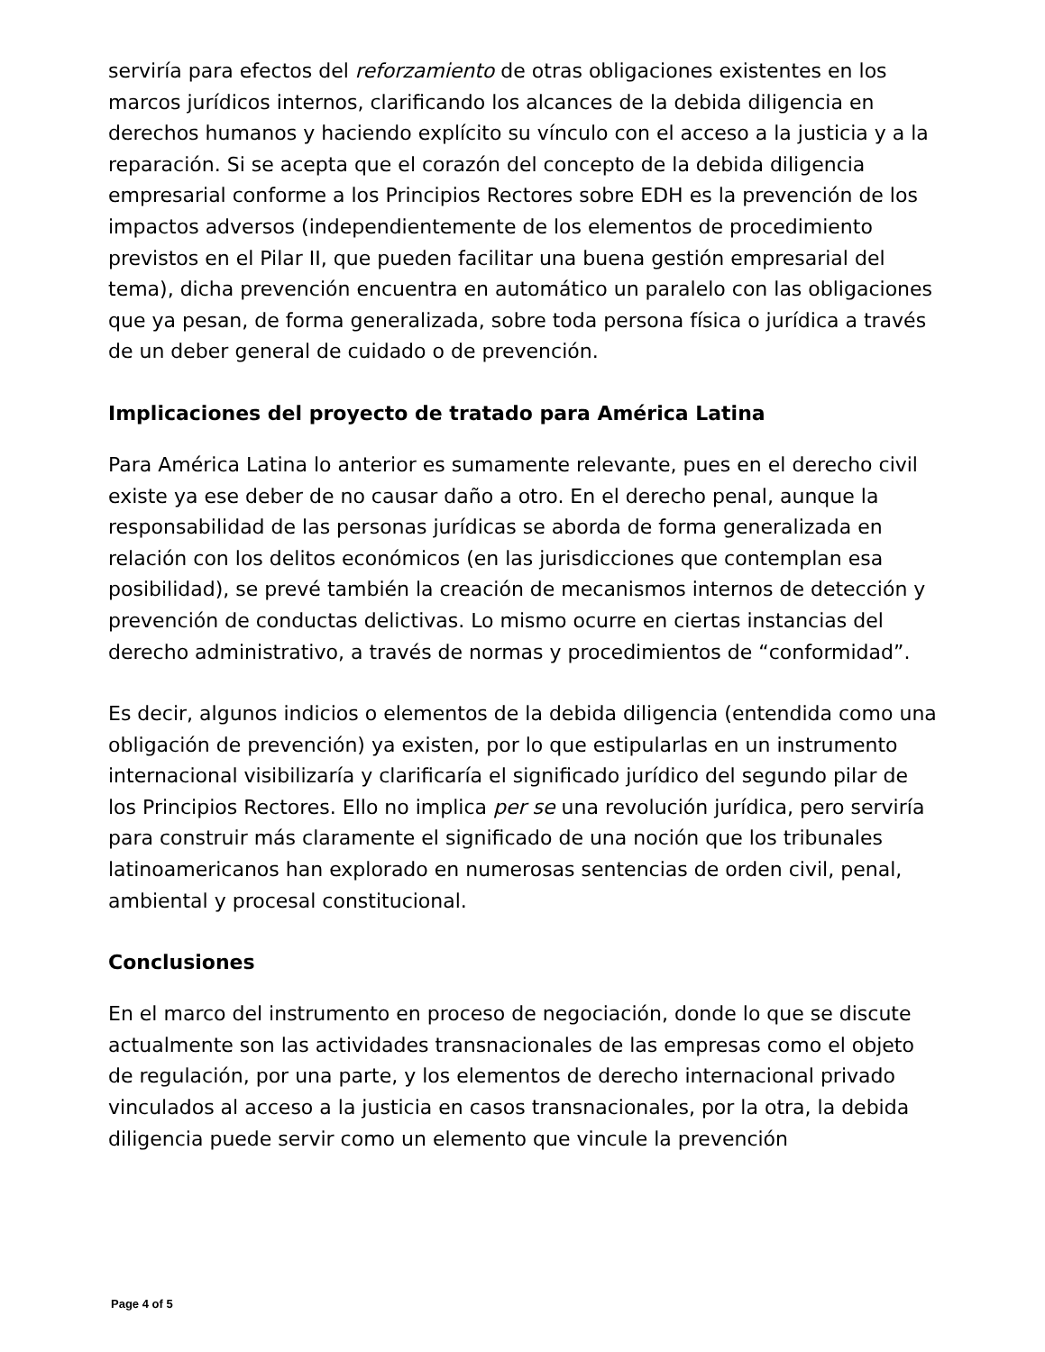serviría para efectos del reforzamiento de otras obligaciones existentes en los marcos jurídicos internos, clarificando los alcances de la debida diligencia en derechos humanos y haciendo explícito su vínculo con el acceso a la justicia y a la reparación. Si se acepta que el corazón del concepto de la debida diligencia empresarial conforme a los Principios Rectores sobre EDH es la prevención de los impactos adversos (independientemente de los elementos de procedimiento previstos en el Pilar II, que pueden facilitar una buena gestión empresarial del tema), dicha prevención encuentra en automático un paralelo con las obligaciones que ya pesan, de forma generalizada, sobre toda persona física o jurídica a través de un deber general de cuidado o de prevención.
Implicaciones del proyecto de tratado para América Latina
Para América Latina lo anterior es sumamente relevante, pues en el derecho civil existe ya ese deber de no causar daño a otro. En el derecho penal, aunque la responsabilidad de las personas jurídicas se aborda de forma generalizada en relación con los delitos económicos (en las jurisdicciones que contemplan esa posibilidad), se prevé también la creación de mecanismos internos de detección y prevención de conductas delictivas. Lo mismo ocurre en ciertas instancias del derecho administrativo, a través de normas y procedimientos de “conformidad”.
Es decir, algunos indicios o elementos de la debida diligencia (entendida como una obligación de prevención) ya existen, por lo que estipularlas en un instrumento internacional visibilizaría y clarificaría el significado jurídico del segundo pilar de los Principios Rectores. Ello no implica per se una revolución jurídica, pero serviría para construir más claramente el significado de una noción que los tribunales latinoamericanos han explorado en numerosas sentencias de orden civil, penal, ambiental y procesal constitucional.
Conclusiones
En el marco del instrumento en proceso de negociación, donde lo que se discute actualmente son las actividades transnacionales de las empresas como el objeto de regulación, por una parte, y los elementos de derecho internacional privado vinculados al acceso a la justicia en casos transnacionales, por la otra, la debida diligencia puede servir como un elemento que vincule la prevención
Page 4 of 5